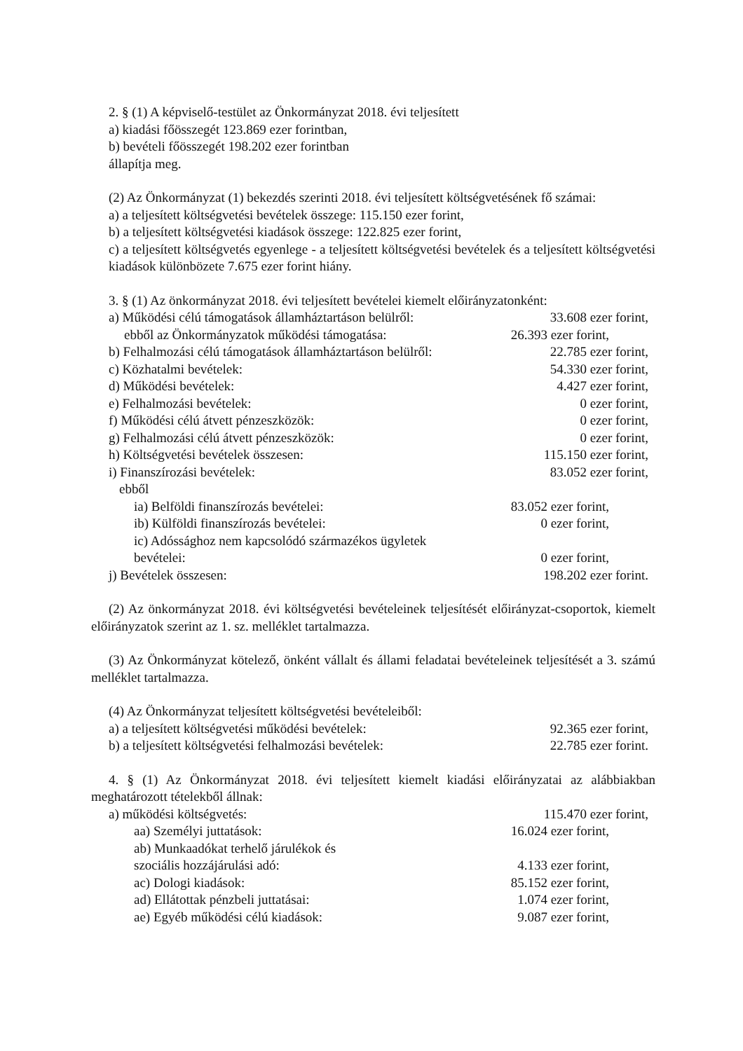2. § (1) A képviselő-testület az Önkormányzat 2018. évi teljesített
a) kiadási főösszegét 123.869 ezer forintban,
b) bevételi főösszegét 198.202 ezer forintban
állapítja meg.
(2) Az Önkormányzat (1) bekezdés szerinti 2018. évi teljesített költségvetésének fő számai:
a) a teljesített költségvetési bevételek összege: 115.150 ezer forint,
b) a teljesített költségvetési kiadások összege: 122.825 ezer forint,
c) a teljesített költségvetés egyenlege - a teljesített költségvetési bevételek és a teljesített költségvetési kiadások különbözete 7.675 ezer forint hiány.
3. § (1) Az önkormányzat 2018. évi teljesített bevételei kiemelt előirányzatonként:
a) Működési célú támogatások államháztartáson belülről: 33.608 ezer forint,
ebből az Önkormányzatok működési támogatása: 26.393 ezer forint,
b) Felhalmozási célú támogatások államháztartáson belülről: 22.785 ezer forint,
c) Közhatalmi bevételek: 54.330 ezer forint,
d) Működési bevételek: 4.427 ezer forint,
e) Felhalmozási bevételek: 0 ezer forint,
f) Működési célú átvett pénzeszközök: 0 ezer forint,
g) Felhalmozási célú átvett pénzeszközök: 0 ezer forint,
h) Költségvetési bevételek összesen: 115.150 ezer forint,
i) Finanszírozási bevételek: 83.052 ezer forint,
ebből
ia) Belföldi finanszírozás bevételei: 83.052 ezer forint,
ib) Külföldi finanszírozás bevételei: 0 ezer forint,
ic) Adóssághoz nem kapcsolódó származékos ügyletek
bevételei: 0 ezer forint,
j) Bevételek összesen: 198.202 ezer forint.
(2) Az önkormányzat 2018. évi költségvetési bevételeinek teljesítését előirányzat-csoportok, kiemelt előirányzatok szerint az 1. sz. melléklet tartalmazza.
(3) Az Önkormányzat kötelező, önként vállalt és állami feladatai bevételeinek teljesítését a 3. számú melléklet tartalmazza.
(4) Az Önkormányzat teljesített költségvetési bevételeiből:
a) a teljesített költségvetési működési bevételek: 92.365 ezer forint,
b) a teljesített költségvetési felhalmozási bevételek: 22.785 ezer forint.
4. § (1) Az Önkormányzat 2018. évi teljesített kiemelt kiadási előirányzatai az alábbiakban meghatározott tételekből állnak:
a) működési költségvetés: 115.470 ezer forint,
aa) Személyi juttatások: 16.024 ezer forint,
ab) Munkaadókat terhelő járulékok és
szociális hozzájárulási adó: 4.133 ezer forint,
ac) Dologi kiadások: 85.152 ezer forint,
ad) Ellátottak pénzbeli juttatásai: 1.074 ezer forint,
ae) Egyéb működési célú kiadások: 9.087 ezer forint,